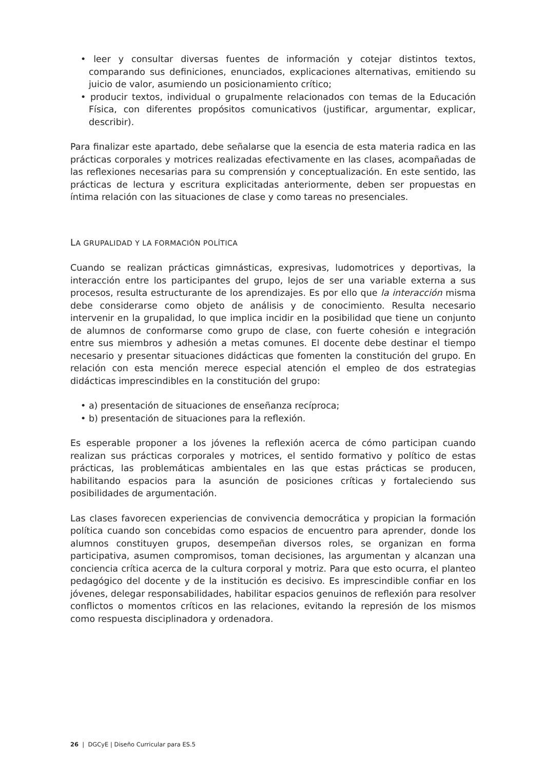• leer y consultar diversas fuentes de información y cotejar distintos textos, comparando sus definiciones, enunciados, explicaciones alternativas, emitiendo su juicio de valor, asumiendo un posicionamiento crítico;
• producir textos, individual o grupalmente relacionados con temas de la Educación Física, con diferentes propósitos comunicativos (justificar, argumentar, explicar, describir).
Para finalizar este apartado, debe señalarse que la esencia de esta materia radica en las prácticas corporales y motrices realizadas efectivamente en las clases, acompañadas de las reflexiones necesarias para su comprensión y conceptualización. En este sentido, las prácticas de lectura y escritura explicitadas anteriormente, deben ser propuestas en íntima relación con las situaciones de clase y como tareas no presenciales.
LA GRUPALIDAD Y LA FORMACIÓN POLÍTICA
Cuando se realizan prácticas gimnásticas, expresivas, ludomotrices y deportivas, la interacción entre los participantes del grupo, lejos de ser una variable externa a sus procesos, resulta estructurante de los aprendizajes. Es por ello que la interacción misma debe considerarse como objeto de análisis y de conocimiento. Resulta necesario intervenir en la grupalidad, lo que implica incidir en la posibilidad que tiene un conjunto de alumnos de conformarse como grupo de clase, con fuerte cohesión e integración entre sus miembros y adhesión a metas comunes. El docente debe destinar el tiempo necesario y presentar situaciones didácticas que fomenten la constitución del grupo. En relación con esta mención merece especial atención el empleo de dos estrategias didácticas imprescindibles en la constitución del grupo:
• a) presentación de situaciones de enseñanza recíproca;
• b) presentación de situaciones para la reflexión.
Es esperable proponer a los jóvenes la reflexión acerca de cómo participan cuando realizan sus prácticas corporales y motrices, el sentido formativo y político de estas prácticas, las problemáticas ambientales en las que estas prácticas se producen, habilitando espacios para la asunción de posiciones críticas y fortaleciendo sus posibilidades de argumentación.
Las clases favorecen experiencias de convivencia democrática y propician la formación política cuando son concebidas como espacios de encuentro para aprender, donde los alumnos constituyen grupos, desempeñan diversos roles, se organizan en forma participativa, asumen compromisos, toman decisiones, las argumentan y alcanzan una conciencia crítica acerca de la cultura corporal y motriz. Para que esto ocurra, el planteo pedagógico del docente y de la institución es decisivo. Es imprescindible confiar en los jóvenes, delegar responsabilidades, habilitar espacios genuinos de reflexión para resolver conflictos o momentos críticos en las relaciones, evitando la represión de los mismos como respuesta disciplinadora y ordenadora.
26 | DGCyE | Diseño Curricular para ES.5